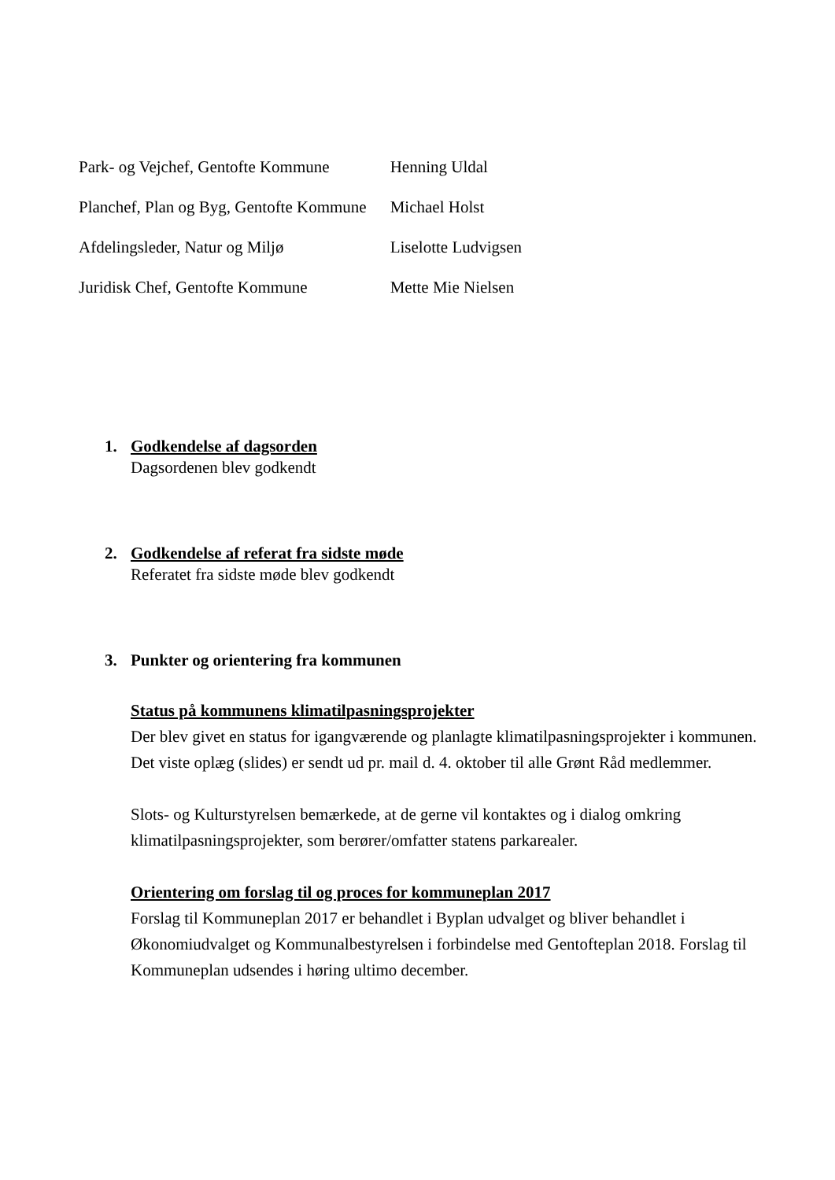| Park- og Vejchef, Gentofte Kommune | Henning Uldal |
| Planchef, Plan og Byg, Gentofte Kommune | Michael Holst |
| Afdelingsleder, Natur og Miljø | Liselotte Ludvigsen |
| Juridisk Chef, Gentofte Kommune | Mette Mie Nielsen |
1. Godkendelse af dagsorden
Dagsordenen blev godkendt
2. Godkendelse af referat fra sidste møde
Referatet fra sidste møde blev godkendt
3. Punkter og orientering fra kommunen
Status på kommunens klimatilpasningsprojekter
Der blev givet en status for igangværende og planlagte klimatilpasningsprojekter i kommunen. Det viste oplæg (slides) er sendt ud pr. mail d. 4. oktober til alle Grønt Råd medlemmer.
Slots- og Kulturstyrelsen bemærkede, at de gerne vil kontaktes og i dialog omkring klimatilpasningsprojekter, som berører/omfatter statens parkarealer.
Orientering om forslag til og proces for kommuneplan 2017
Forslag til Kommuneplan 2017 er behandlet i Byplan udvalget og bliver behandlet i Økonomiudvalget og Kommunalbestyrelsen i forbindelse med Gentofteplan 2018. Forslag til Kommuneplan udsendes i høring ultimo december.